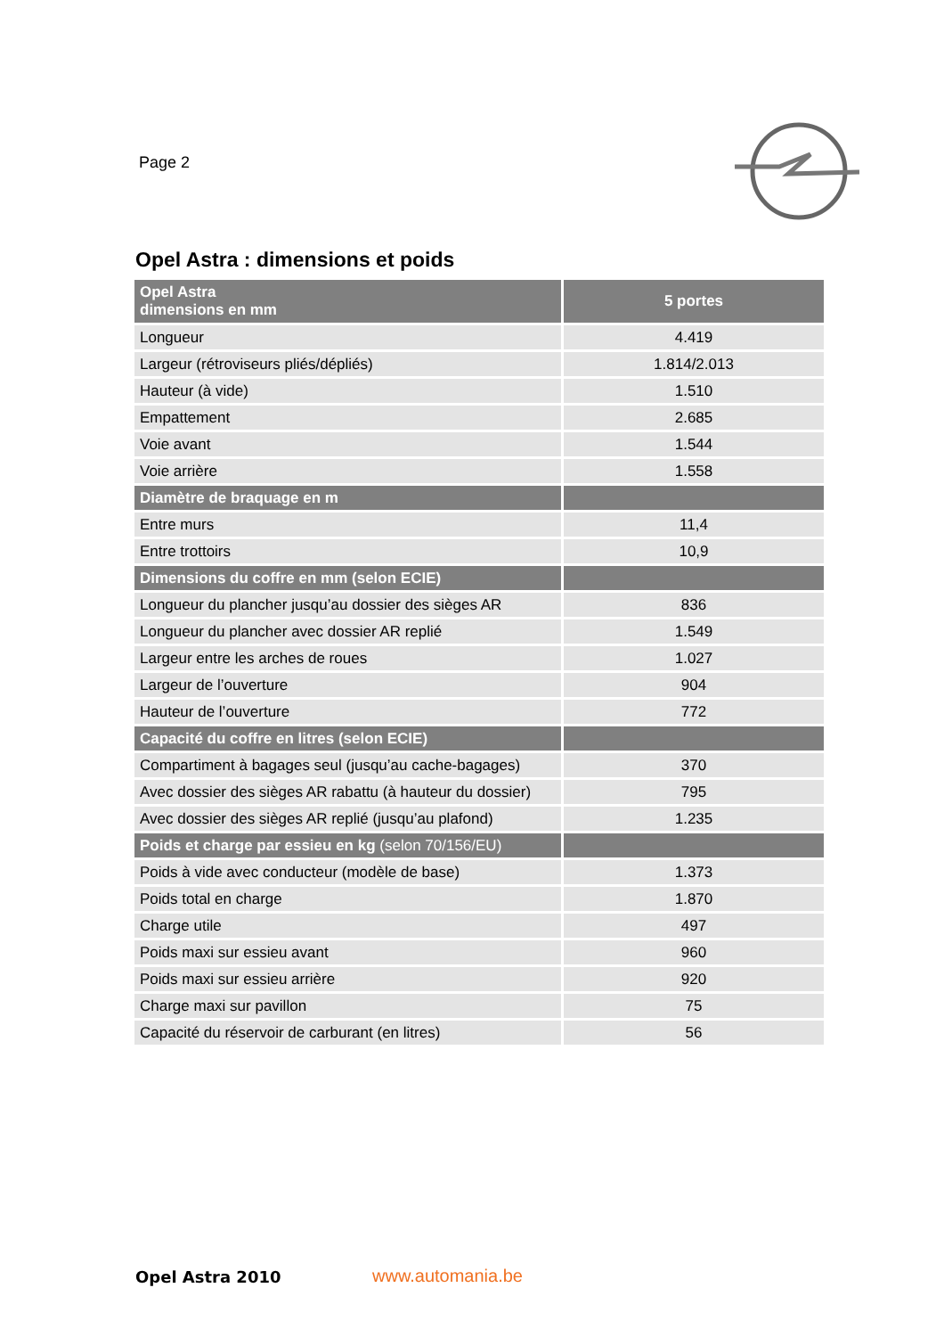Page 2
Opel Astra : dimensions et poids
| Opel Astra dimensions en mm | 5 portes |
| Longueur | 4.419 |
| Largeur (rétroviseurs pliés/dépliés) | 1.814/2.013 |
| Hauteur (à vide) | 1.510 |
| Empattement | 2.685 |
| Voie avant | 1.544 |
| Voie arrière | 1.558 |
| Diamètre de braquage en m | |
| Entre murs | 11,4 |
| Entre trottoirs | 10,9 |
| Dimensions du coffre en mm (selon ECIE) | |
| Longueur du plancher jusqu’au dossier des sièges AR | 836 |
| Longueur du plancher avec dossier AR replié | 1.549 |
| Largeur entre les arches de roues | 1.027 |
| Largeur de l’ouverture | 904 |
| Hauteur de l’ouverture | 772 |
| Capacité du coffre en litres (selon ECIE) | |
| Compartiment à bagages seul (jusqu’au cache-bagages) | 370 |
| Avec dossier des sièges AR rabattu (à hauteur du dossier) | 795 |
| Avec dossier des sièges AR replié (jusqu’au plafond) | 1.235 |
| Poids et charge par essieu en kg (selon 70/156/EU) | |
| Poids à vide avec conducteur (modèle de base) | 1.373 |
| Poids total en charge | 1.870 |
| Charge utile | 497 |
| Poids maxi sur essieu avant | 960 |
| Poids maxi sur essieu arrière | 920 |
| Charge maxi sur pavillon | 75 |
| Capacité du réservoir de carburant (en litres) | 56 |
Opel Astra 2010 www.automania.be